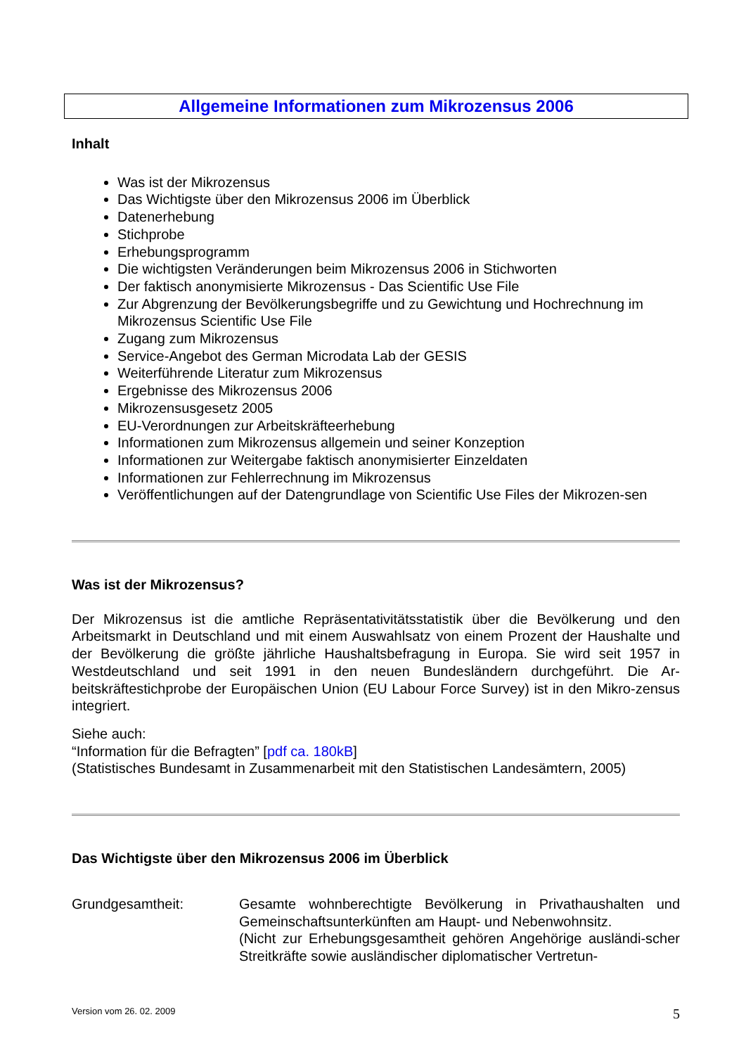Allgemeine Informationen zum Mikrozensus 2006
Inhalt
Was ist der Mikrozensus
Das Wichtigste über den Mikrozensus 2006 im Überblick
Datenerhebung
Stichprobe
Erhebungsprogramm
Die wichtigsten Veränderungen beim Mikrozensus 2006 in Stichworten
Der faktisch anonymisierte Mikrozensus - Das Scientific Use File
Zur Abgrenzung der Bevölkerungsbegriffe und zu Gewichtung und Hochrechnung im Mikrozensus Scientific Use File
Zugang zum Mikrozensus
Service-Angebot des German Microdata Lab der GESIS
Weiterführende Literatur zum Mikrozensus
Ergebnisse des Mikrozensus 2006
Mikrozensusgesetz 2005
EU-Verordnungen zur Arbeitskräfteerhebung
Informationen zum Mikrozensus allgemein und seiner Konzeption
Informationen zur Weitergabe faktisch anonymisierter Einzeldaten
Informationen zur Fehlerrechnung im Mikrozensus
Veröffentlichungen auf der Datengrundlage von Scientific Use Files der Mikrozen-sen
Was ist der Mikrozensus?
Der Mikrozensus ist die amtliche Repräsentativitätsstatistik über die Bevölkerung und den Arbeitsmarkt in Deutschland und mit einem Auswahlsatz von einem Prozent der Haushalte und der Bevölkerung die größte jährliche Haushaltsbefragung in Europa. Sie wird seit 1957 in Westdeutschland und seit 1991 in den neuen Bundesländern durchgeführt. Die Ar-beitskräftestichprobe der Europäischen Union (EU Labour Force Survey) ist in den Mikro-zensus integriert.
Siehe auch:
“Information für die Befragten” [pdf ca. 180kB]
(Statistisches Bundesamt in Zusammenarbeit mit den Statistischen Landesämtern, 2005)
Das Wichtigste über den Mikrozensus 2006 im Überblick
Grundgesamtheit: Gesamte wohnberechtigte Bevölkerung in Privathaushalten und Gemeinschaftsunterkünften am Haupt- und Nebenwohnsitz.
(Nicht zur Erhebungsgesamtheit gehören Angehörige ausländi-scher Streitkräfte sowie ausländischer diplomatischer Vertretun-
Version vom 26. 02. 2009 5